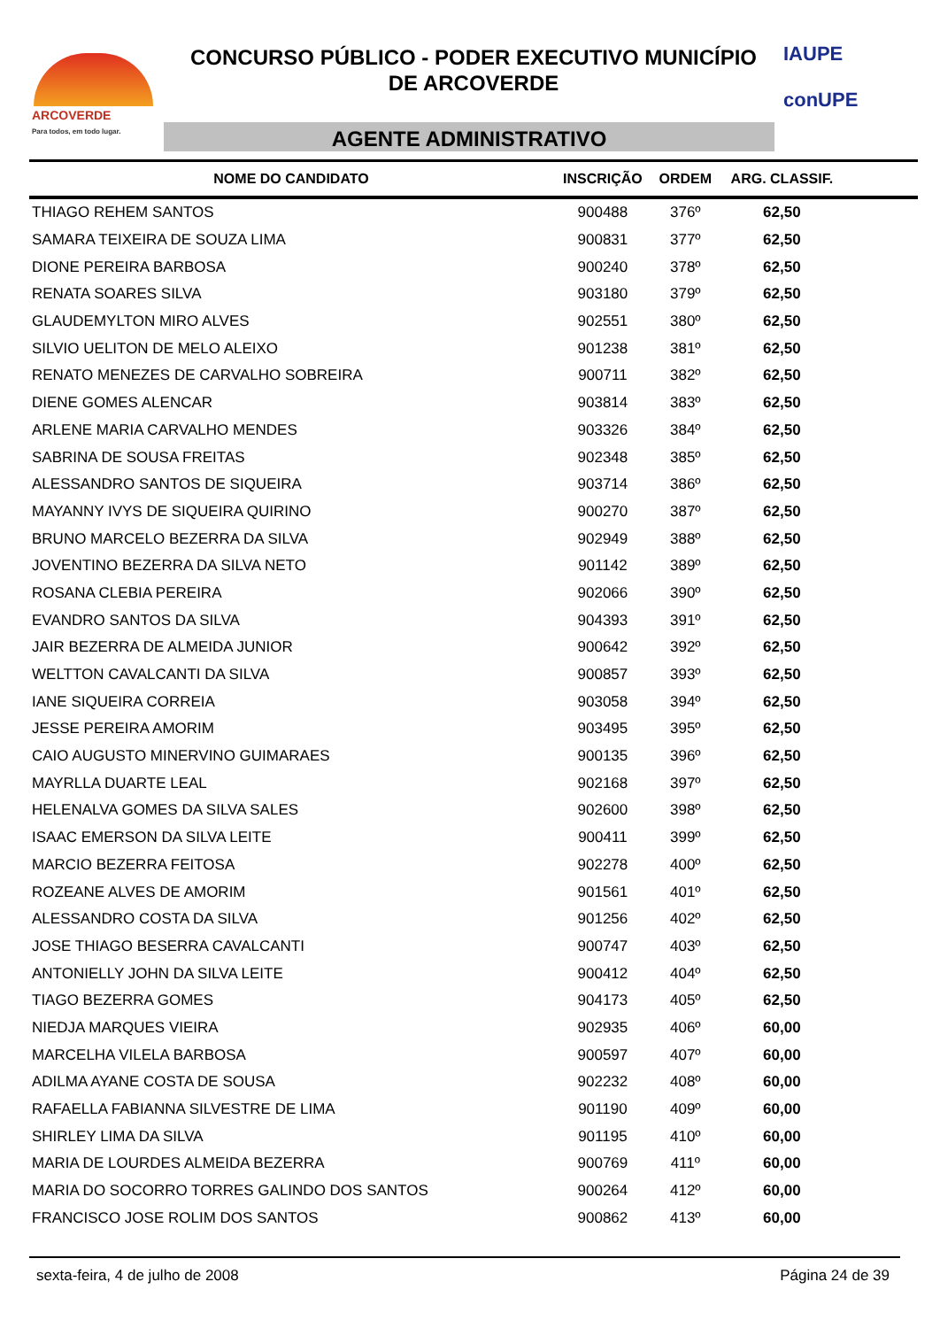ARCOVERDE
Para todos, em todo lugar.
CONCURSO PÚBLICO - PODER EXECUTIVO MUNICÍPIO
DE ARCOVERDE
AGENTE ADMINISTRATIVO
IAUPE
conUPE
| NOME DO CANDIDATO | INSCRIÇÃO | ORDEM | ARG. CLASSIF. | |
| --- | --- | --- | --- | --- |
| THIAGO REHEM SANTOS | 900488 | 376º | 62,50 | |
| SAMARA TEIXEIRA DE SOUZA LIMA | 900831 | 377º | 62,50 | |
| DIONE PEREIRA BARBOSA | 900240 | 378º | 62,50 | |
| RENATA SOARES SILVA | 903180 | 379º | 62,50 | |
| GLAUDEMYLTON MIRO ALVES | 902551 | 380º | 62,50 | |
| SILVIO UELITON DE MELO ALEIXO | 901238 | 381º | 62,50 | |
| RENATO MENEZES DE CARVALHO SOBREIRA | 900711 | 382º | 62,50 | |
| DIENE GOMES ALENCAR | 903814 | 383º | 62,50 | |
| ARLENE MARIA CARVALHO MENDES | 903326 | 384º | 62,50 | |
| SABRINA DE SOUSA FREITAS | 902348 | 385º | 62,50 | |
| ALESSANDRO SANTOS DE SIQUEIRA | 903714 | 386º | 62,50 | |
| MAYANNY IVYS DE SIQUEIRA QUIRINO | 900270 | 387º | 62,50 | |
| BRUNO MARCELO BEZERRA DA SILVA | 902949 | 388º | 62,50 | |
| JOVENTINO BEZERRA DA SILVA NETO | 901142 | 389º | 62,50 | |
| ROSANA CLEBIA PEREIRA | 902066 | 390º | 62,50 | |
| EVANDRO SANTOS DA SILVA | 904393 | 391º | 62,50 | |
| JAIR BEZERRA DE ALMEIDA JUNIOR | 900642 | 392º | 62,50 | |
| WELTTON CAVALCANTI DA SILVA | 900857 | 393º | 62,50 | |
| IANE SIQUEIRA CORREIA | 903058 | 394º | 62,50 | |
| JESSE PEREIRA AMORIM | 903495 | 395º | 62,50 | |
| CAIO AUGUSTO MINERVINO GUIMARAES | 900135 | 396º | 62,50 | |
| MAYRLLA DUARTE LEAL | 902168 | 397º | 62,50 | |
| HELENALVA GOMES DA SILVA SALES | 902600 | 398º | 62,50 | |
| ISAAC EMERSON DA SILVA LEITE | 900411 | 399º | 62,50 | |
| MARCIO BEZERRA FEITOSA | 902278 | 400º | 62,50 | |
| ROZEANE ALVES DE AMORIM | 901561 | 401º | 62,50 | |
| ALESSANDRO COSTA DA SILVA | 901256 | 402º | 62,50 | |
| JOSE THIAGO BESERRA CAVALCANTI | 900747 | 403º | 62,50 | |
| ANTONIELLY JOHN DA SILVA LEITE | 900412 | 404º | 62,50 | |
| TIAGO BEZERRA GOMES | 904173 | 405º | 62,50 | |
| NIEDJA MARQUES VIEIRA | 902935 | 406º | 60,00 | |
| MARCELHA VILELA BARBOSA | 900597 | 407º | 60,00 | |
| ADILMA AYANE COSTA DE SOUSA | 902232 | 408º | 60,00 | |
| RAFAELLA FABIANNA SILVESTRE DE LIMA | 901190 | 409º | 60,00 | |
| SHIRLEY LIMA DA SILVA | 901195 | 410º | 60,00 | |
| MARIA DE LOURDES ALMEIDA BEZERRA | 900769 | 411º | 60,00 | |
| MARIA DO SOCORRO TORRES GALINDO DOS SANTOS | 900264 | 412º | 60,00 | |
| FRANCISCO JOSE ROLIM DOS SANTOS | 900862 | 413º | 60,00 | |
sexta-feira, 4 de julho de 2008 Página 24 de 39